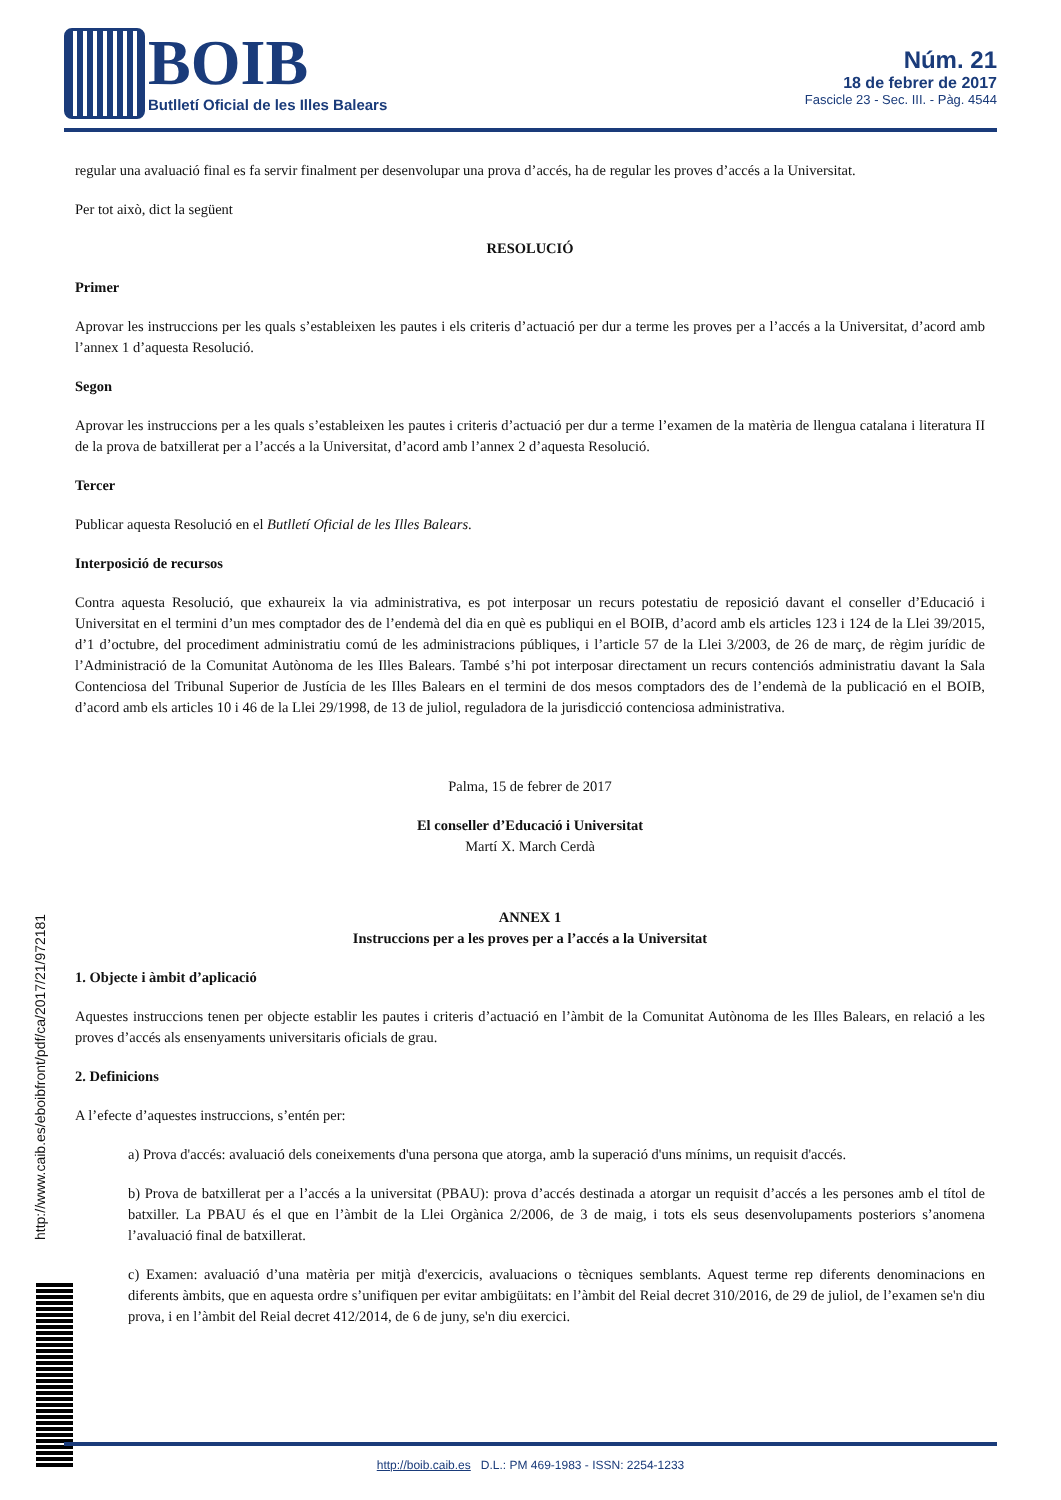BOIB
Butlletí Oficial de les Illes Balears
Núm. 21
18 de febrer de 2017
Fascicle 23 - Sec. III. - Pàg. 4544
regular una avaluació final es fa servir finalment per desenvolupar una prova d’accés, ha de regular les proves d’accés a la Universitat.
Per tot això, dict la següent
RESOLUCIÓ
Primer
Aprovar les instruccions per les quals s’estableixen les pautes i els criteris d’actuació per dur a terme les proves per a l’accés a la Universitat, d’acord amb l’annex 1 d’aquesta Resolució.
Segon
Aprovar les instruccions per a les quals s’estableixen les pautes i criteris d’actuació per dur a terme l’examen de la matèria de llengua catalana i literatura II de la prova de batxillerat per a l’accés a la Universitat, d’acord amb l’annex 2 d’aquesta Resolució.
Tercer
Publicar aquesta Resolució en el Butlletí Oficial de les Illes Balears.
Interposició de recursos
Contra aquesta Resolució, que exhaureix la via administrativa, es pot interposar un recurs potestatiu de reposició davant el conseller d’Educació i Universitat en el termini d’un mes comptador des de l’endemà del dia en què es publiqui en el BOIB, d’acord amb els articles 123 i 124 de la Llei 39/2015, d’1 d’octubre, del procediment administratiu comú de les administracions públiques, i l’article 57 de la Llei 3/2003, de 26 de març, de règim jurídic de l’Administració de la Comunitat Autònoma de les Illes Balears. També s’hi pot interposar directament un recurs contenciós administratiu davant la Sala Contenciosa del Tribunal Superior de Justícia de les Illes Balears en el termini de dos mesos comptadors des de l’endemà de la publicació en el BOIB, d’acord amb els articles 10 i 46 de la Llei 29/1998, de 13 de juliol, reguladora de la jurisdicció contenciosa administrativa.
Palma, 15 de febrer de 2017
El conseller d’Educació i Universitat
Martí X. March Cerdà
ANNEX 1
Instruccions per a les proves per a l’accés a la Universitat
1. Objecte i àmbit d’aplicació
Aquestes instruccions tenen per objecte establir les pautes i criteris d’actuació en l’àmbit de la Comunitat Autònoma de les Illes Balears, en relació a les proves d’accés als ensenyaments universitaris oficials de grau.
2. Definicions
A l’efecte d’aquestes instruccions, s’entén per:
a) Prova d'accés: avaluació dels coneixements d'una persona que atorga, amb la superació d'uns mínims, un requisit d'accés.
b) Prova de batxillerat per a l’accés a la universitat (PBAU): prova d’accés destinada a atorgar un requisit d’accés a les persones amb el títol de batxiller. La PBAU és el que en l’àmbit de la Llei Orgànica 2/2006, de 3 de maig, i tots els seus desenvolupaments posteriors s’anomena l’avaluació final de batxillerat.
c) Examen: avaluació d’una matèria per mitjà d'exercicis, avaluacions o tècniques semblants. Aquest terme rep diferents denominacions en diferents àmbits, que en aquesta ordre s’unifiquen per evitar ambigüitats: en l’àmbit del Reial decret 310/2016, de 29 de juliol, de l’examen se'n diu prova, i en l’àmbit del Reial decret 412/2014, de 6 de juny, se'n diu exercici.
http://www.caib.es/eboibfront/pdf/ca/2017/21/972181
http://boib.caib.es D.L.: PM 469-1983 - ISSN: 2254-1233